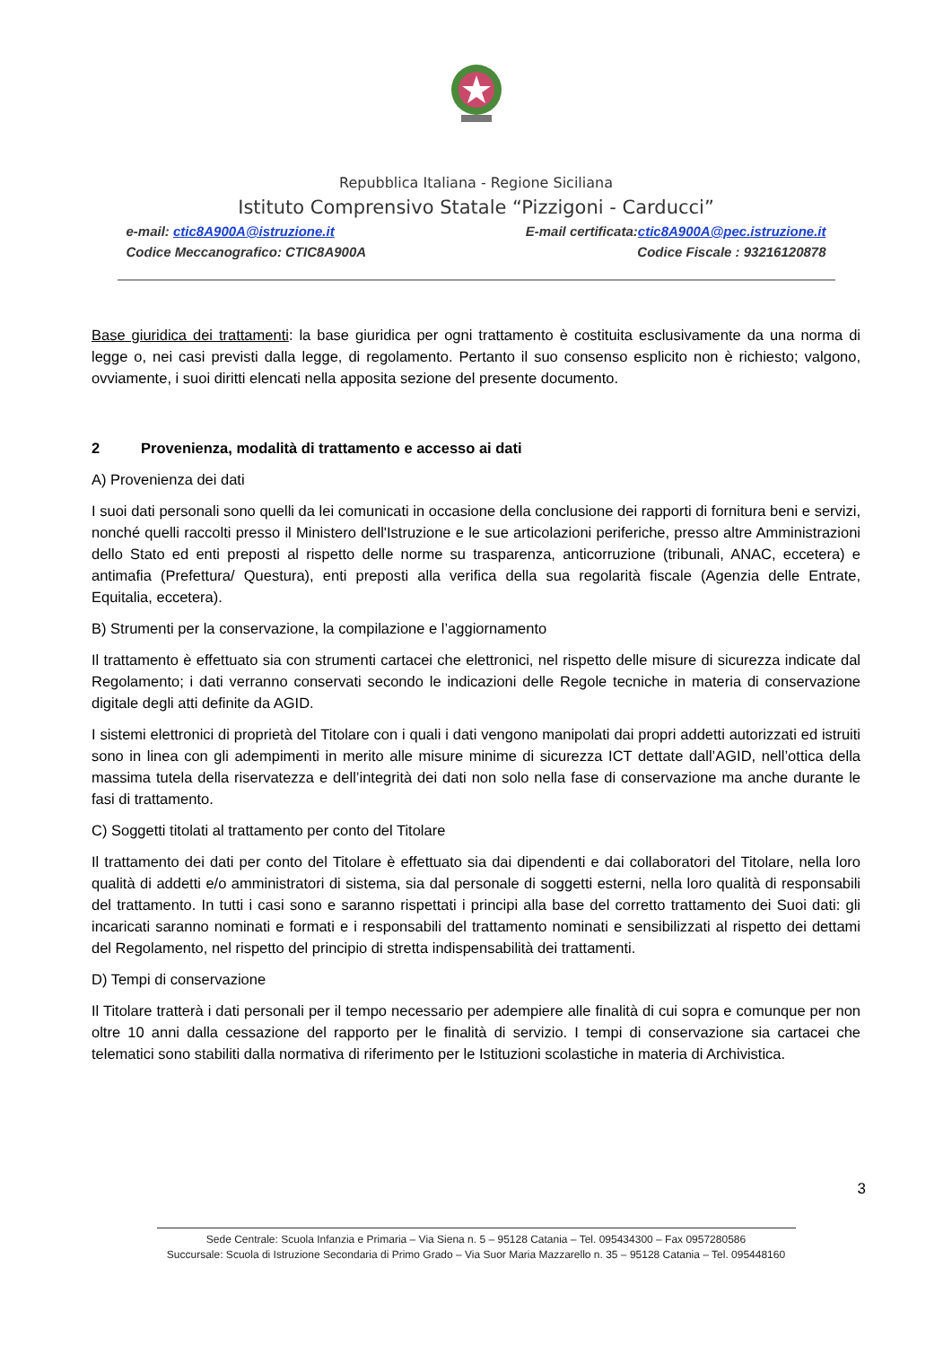Repubblica Italiana - Regione Siciliana
Istituto Comprensivo Statale “Pizzigoni - Carducci”
e-mail: ctic8A900A@istruzione.it E-mail certificata:ctic8A900A@pec.istruzione.it
Codice Meccanografico: CTIC8A900A Codice Fiscale : 93216120878
Base giuridica dei trattamenti: la base giuridica per ogni trattamento è costituita esclusivamente da una norma di legge o, nei casi previsti dalla legge, di regolamento. Pertanto il suo consenso esplicito non è richiesto; valgono, ovviamente, i suoi diritti elencati nella apposita sezione del presente documento.
2 Provenienza, modalità di trattamento e accesso ai dati
A) Provenienza dei dati
I suoi dati personali sono quelli da lei comunicati in occasione della conclusione dei rapporti di fornitura beni e servizi, nonché quelli raccolti presso il Ministero dell'Istruzione e le sue articolazioni periferiche, presso altre Amministrazioni dello Stato ed enti preposti al rispetto delle norme su trasparenza, anticorruzione (tribunali, ANAC, eccetera) e antimafia (Prefettura/ Questura), enti preposti alla verifica della sua regolarità fiscale (Agenzia delle Entrate, Equitalia, eccetera).
B) Strumenti per la conservazione, la compilazione e l’aggiornamento
Il trattamento è effettuato sia con strumenti cartacei che elettronici, nel rispetto delle misure di sicurezza indicate dal Regolamento; i dati verranno conservati secondo le indicazioni delle Regole tecniche in materia di conservazione digitale degli atti definite da AGID.
I sistemi elettronici di proprietà del Titolare con i quali i dati vengono manipolati dai propri addetti autorizzati ed istruiti sono in linea con gli adempimenti in merito alle misure minime di sicurezza ICT dettate dall’AGID, nell’ottica della massima tutela della riservatezza e dell’integrità dei dati non solo nella fase di conservazione ma anche durante le fasi di trattamento.
C) Soggetti titolati al trattamento per conto del Titolare
Il trattamento dei dati per conto del Titolare è effettuato sia dai dipendenti e dai collaboratori del Titolare, nella loro qualità di addetti e/o amministratori di sistema, sia dal personale di soggetti esterni, nella loro qualità di responsabili del trattamento. In tutti i casi sono e saranno rispettati i principi alla base del corretto trattamento dei Suoi dati: gli incaricati saranno nominati e formati e i responsabili del trattamento nominati e sensibilizzati al rispetto dei dettami del Regolamento, nel rispetto del principio di stretta indispensabilità dei trattamenti.
D) Tempi di conservazione
Il Titolare tratterà i dati personali per il tempo necessario per adempiere alle finalità di cui sopra e comunque per non oltre 10 anni dalla cessazione del rapporto per le finalità di servizio. I tempi di conservazione sia cartacei che telematici sono stabiliti dalla normativa di riferimento per le Istituzioni scolastiche in materia di Archivistica.
3
Sede Centrale: Scuola Infanzia e Primaria – Via Siena n. 5 – 95128 Catania – Tel. 095434300 – Fax 0957280586
Succursale: Scuola di Istruzione Secondaria di Primo Grado – Via Suor Maria Mazzarello n. 35 – 95128 Catania – Tel. 095448160